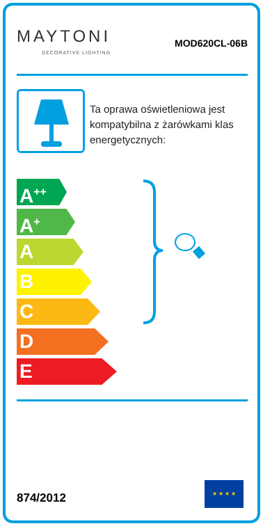MAYTONI
DECORATIVE LIGHTING
MOD620CL-06B
Ta oprawa oświetleniowa jest kompatybilna z żarówkami klas energetycznych:
A<sup>++</sup>
A<sup>+</sup>
A
B
C
D
E
874/2012
★ ★ ★ ★